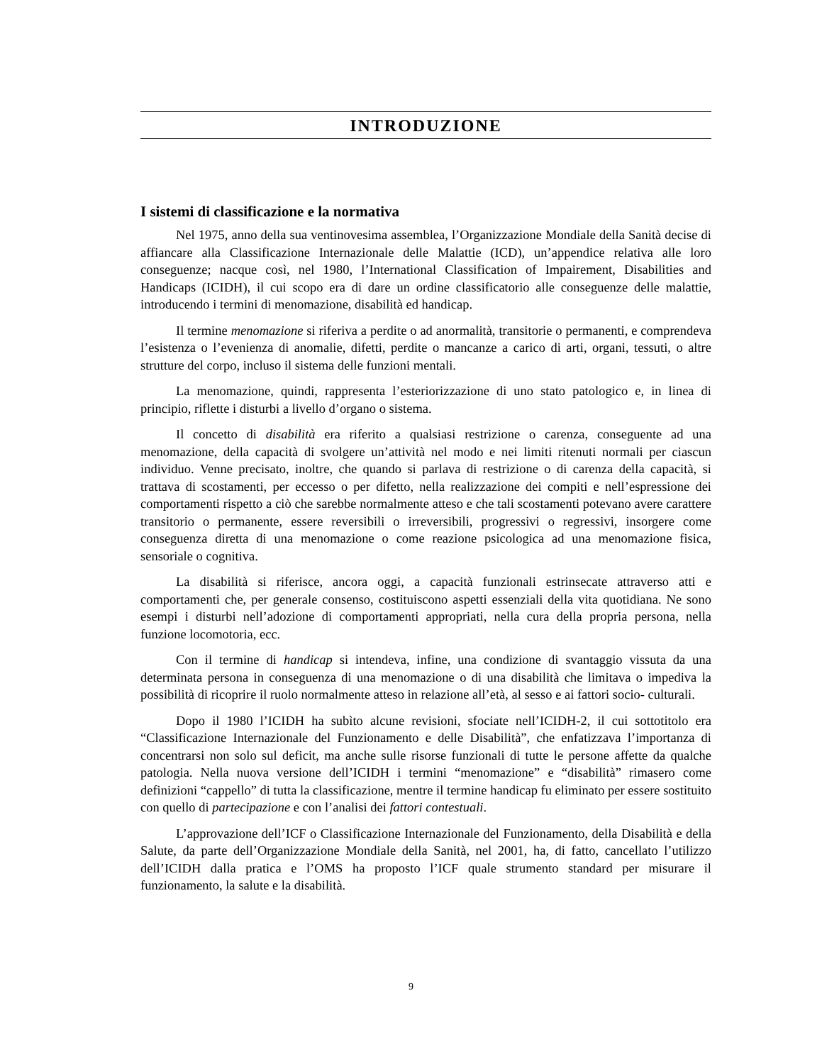INTRODUZIONE
I sistemi di classificazione e la normativa
Nel 1975, anno della sua ventinovesima assemblea, l’Organizzazione Mondiale della Sanità decise di affiancare alla Classificazione Internazionale delle Malattie (ICD), un’appendice relativa alle loro conseguenze; nacque così, nel 1980, l’International Classification of Impairement, Disabilities and Handicaps (ICIDH), il cui scopo era di dare un ordine classificatorio alle conseguenze delle malattie, introducendo i termini di menomazione, disabilità ed handicap.
Il termine menomazione si riferiva a perdite o ad anormalità, transitorie o permanenti, e comprendeva l’esistenza o l’evenienza di anomalie, difetti, perdite o mancanze a carico di arti, organi, tessuti, o altre strutture del corpo, incluso il sistema delle funzioni mentali.
La menomazione, quindi, rappresenta l’esteriorizzazione di uno stato patologico e, in linea di principio, riflette i disturbi a livello d’organo o sistema.
Il concetto di disabilità era riferito a qualsiasi restrizione o carenza, conseguente ad una menomazione, della capacità di svolgere un’attività nel modo e nei limiti ritenuti normali per ciascun individuo. Venne precisato, inoltre, che quando si parlava di restrizione o di carenza della capacità, si trattava di scostamenti, per eccesso o per difetto, nella realizzazione dei compiti e nell’espressione dei comportamenti rispetto a ciò che sarebbe normalmente atteso e che tali scostamenti potevano avere carattere transitorio o permanente, essere reversibili o irreversibili, progressivi o regressivi, insorgere come conseguenza diretta di una menomazione o come reazione psicologica ad una menomazione fisica, sensoriale o cognitiva.
La disabilità si riferisce, ancora oggi, a capacità funzionali estrinsecate attraverso atti e comportamenti che, per generale consenso, costituiscono aspetti essenziali della vita quotidiana. Ne sono esempi i disturbi nell’adozione di comportamenti appropriati, nella cura della propria persona, nella funzione locomotoria, ecc.
Con il termine di handicap si intendeva, infine, una condizione di svantaggio vissuta da una determinata persona in conseguenza di una menomazione o di una disabilità che limitava o impediva la possibilità di ricoprire il ruolo normalmente atteso in relazione all’età, al sesso e ai fattori socio- culturali.
Dopo il 1980 l’ICIDH ha subìto alcune revisioni, sfociate nell’ICIDH-2, il cui sottotitolo era “Classificazione Internazionale del Funzionamento e delle Disabilità”, che enfatizzava l’importanza di concentrarsi non solo sul deficit, ma anche sulle risorse funzionali di tutte le persone affette da qualche patologia. Nella nuova versione dell’ICIDH i termini “menomazione” e “disabilità” rimasero come definizioni “cappello” di tutta la classificazione, mentre il termine handicap fu eliminato per essere sostituito con quello di partecipazione e con l’analisi dei fattori contestuali.
L’approvazione dell’ICF o Classificazione Internazionale del Funzionamento, della Disabilità e della Salute, da parte dell’Organizzazione Mondiale della Sanità, nel 2001, ha, di fatto, cancellato l’utilizzo dell’ICIDH dalla pratica e l’OMS ha proposto l’ICF quale strumento standard per misurare il funzionamento, la salute e la disabilità.
9